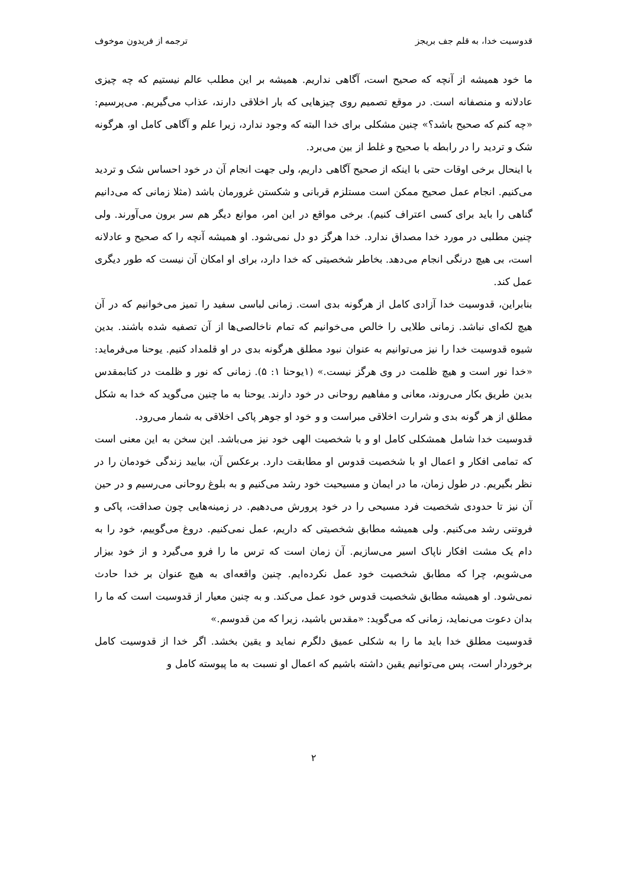قدوسیت خدا، به قلم جف بریجز ترجمه از فریدون موخوف
ما خود همیشه از آنچه که صحیح است، آگاهی نداریم. همیشه بر این مطلب عالم نیستیم که چه چیزی عادلانه و منصفانه است. در موقع تصمیم روی چیزهایی که بار اخلاقی دارند، عذاب می‌گیریم. می‌پرسیم: «چه کنم که صحیح باشد؟» چنین مشکلی برای خدا البته که وجود ندارد، زیرا علم و آگاهی کامل او، هرگونه شک و تردید را در رابطه با صحیح و غلط از بین می‌برد.
با اینحال برخی اوقات حتی با اینکه از صحیح آگاهی داریم، ولی جهت انجام آن در خود احساس شک و تردید می‌کنیم. انجام عمل صحیح ممکن است مستلزم قربانی و شکستن غرورمان باشد (مثلا زمانی که می‌دانیم گناهی را باید برای کسی اعتراف کنیم). برخی مواقع در این امر، موانع دیگر هم سر برون می‌آورند. ولی چنین مطلبی در مورد خدا مصداق ندارد. خدا هرگز دو دل نمی‌شود. او همیشه آنچه را که صحیح و عادلانه است، بی هیچ درنگی انجام می‌دهد. بخاطر شخصیتی که خدا دارد، برای او امکان آن نیست که طور دیگری عمل کند.
بنابراین، قدوسیت خدا آزادی کامل از هرگونه بدی است. زمانی لباسی سفید را تمیز می‌خوانیم که در آن هیچ لکه‌ای نباشد. زمانی طلایی را خالص می‌خوانیم که تمام ناخالصی‌ها از آن تصفیه شده باشند. بدین شیوه قدوسیت خدا را نیز می‌توانیم به عنوان نبود مطلق هرگونه بدی در او قلمداد کنیم. یوحنا می‌فرماید: «خدا نور است و هیچ ظلمت در وی هرگز نیست.» (۱یوحنا ۱: ۵). زمانی که نور و ظلمت در کتابمقدس بدین طریق بکار می‌روند، معانی و مفاهیم روحانی در خود دارند. یوحنا به ما چنین می‌گوید که خدا به شکل مطلق از هر گونه بدی و شرارت اخلاقی مبراست و و خود او جوهر پاکی اخلاقی به شمار می‌رود.
قدوسیت خدا شامل همشکلی کامل او و با شخصیت الهی خود نیز می‌باشد. این سخن به این معنی است که تمامی افکار و اعمال او با شخصیت قدوس او مطابقت دارد. برعکس آن، بیایید زندگی خودمان را در نظر بگیریم. در طول زمان، ما در ایمان و مسیحیت خود رشد می‌کنیم و به بلوغ روحانی می‌رسیم و در حین آن نیز تا حدودی شخصیت فرد مسیحی را در خود پرورش می‌دهیم. در زمینه‌هایی چون صداقت، پاکی و فروتنی رشد می‌کنیم. ولی همیشه مطابق شخصیتی که داریم، عمل نمی‌کنیم. دروغ می‌گوییم، خود را به دام یک مشت افکار ناپاک اسیر می‌سازیم. آن زمان است که ترس ما را فرو می‌گیرد و از خود بیزار می‌شویم، چرا که مطابق شخصیت خود عمل نکرده‌ایم. چنین واقعه‌ای به هیچ عنوان بر خدا حادث نمی‌شود. او همیشه مطابق شخصیت قدوس خود عمل می‌کند. و به چنین معیار از قدوسیت است که ما را بدان دعوت می‌نماید، زمانی که می‌گوید: «مقدس باشید، زیرا که من قدوسم.»
قدوسیت مطلق خدا باید ما را به شکلی عمیق دلگرم نماید و یقین بخشد. اگر خدا از قدوسیت کامل برخوردار است، پس می‌توانیم یقین داشته باشیم که اعمال او نسبت به ما پیوسته کامل و
۲